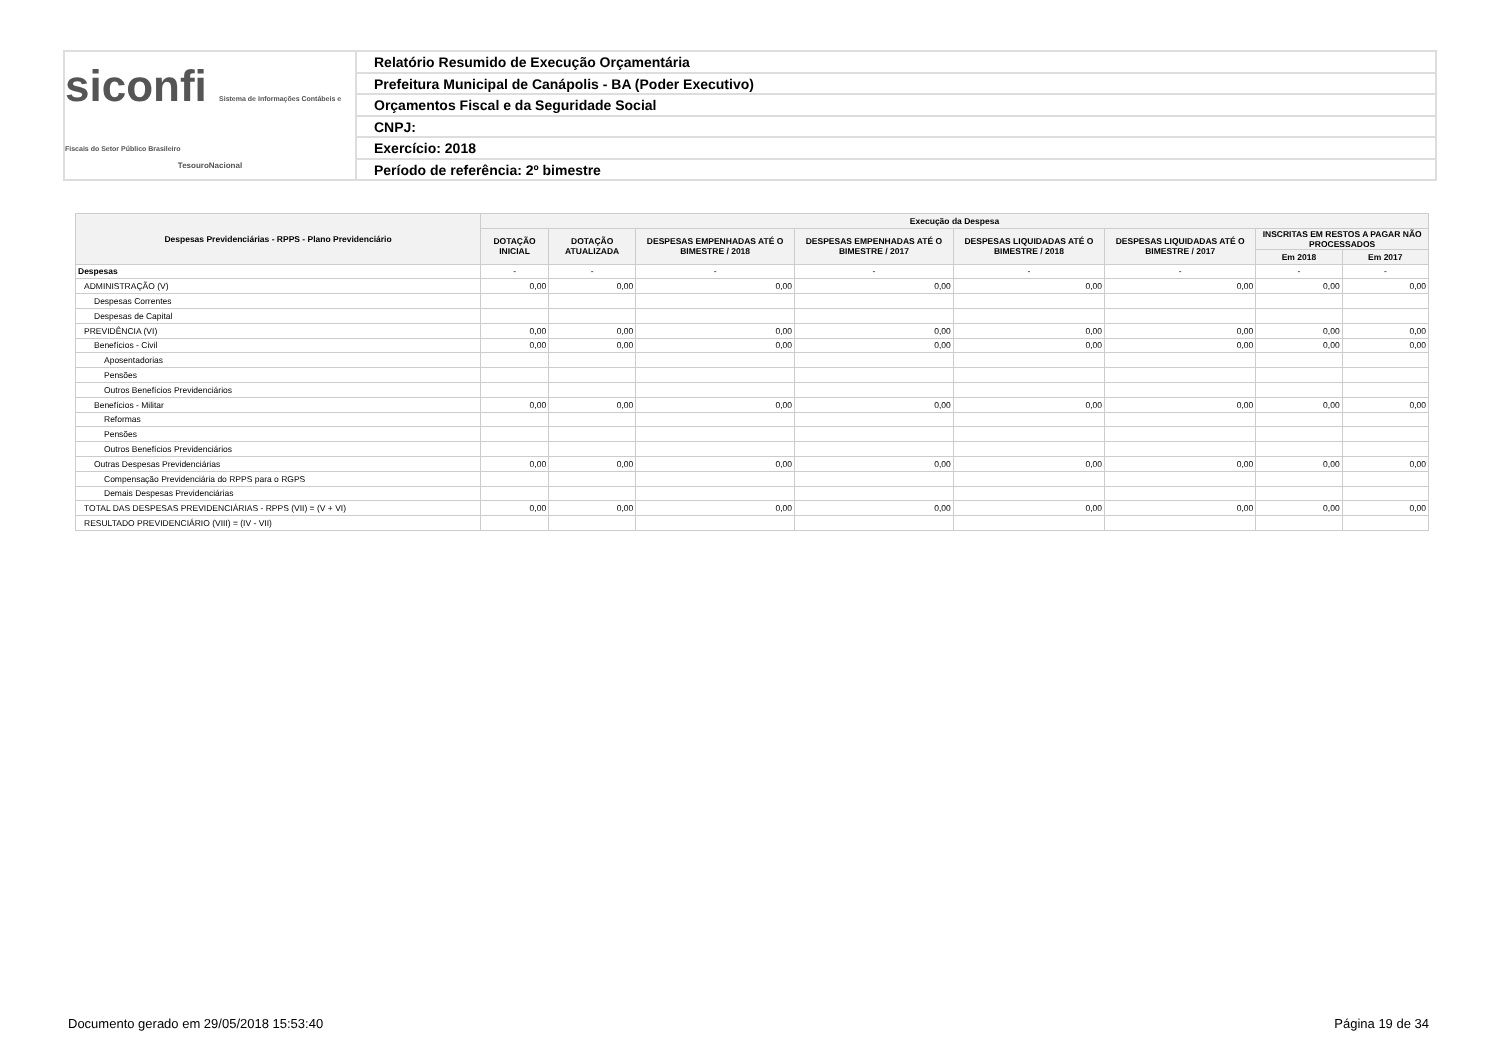siconfi Sistema de Informações Contábeis e Fiscais do Setor Público Brasileiro
TesouroNacional
Relatório Resumido de Execução Orçamentária
Prefeitura Municipal de Canápolis - BA (Poder Executivo)
Orçamentos Fiscal e da Seguridade Social
CNPJ:
Exercício: 2018
Período de referência: 2º bimestre
| Despesas Previdenciárias - RPPS - Plano Previdenciário | Execução da Despesa | | | | | | | |
| --- | --- | --- | --- | --- | --- | --- | --- | --- |
| | DOTAÇÃO INICIAL | DOTAÇÃO ATUALIZADA | DESPESAS EMPENHADAS ATÉ O BIMESTRE / 2018 | DESPESAS EMPENHADAS ATÉ O BIMESTRE / 2017 | DESPESAS LIQUIDADAS ATÉ O BIMESTRE / 2018 | DESPESAS LIQUIDADAS ATÉ O BIMESTRE / 2017 | INSCRITAS EM RESTOS A PAGAR NÃO PROCESSADOS | |
| | | | | | | | Em 2018 | Em 2017 |
| Despesas | - | - | - | - | - | - | - | - |
| ADMINISTRAÇÃO (V) | 0,00 | 0,00 | 0,00 | 0,00 | 0,00 | 0,00 | 0,00 | 0,00 |
| Despesas Correntes | | | | | | | | |
| Despesas de Capital | | | | | | | | |
| PREVIDÊNCIA (VI) | 0,00 | 0,00 | 0,00 | 0,00 | 0,00 | 0,00 | 0,00 | 0,00 |
| Benefícios - Civil | 0,00 | 0,00 | 0,00 | 0,00 | 0,00 | 0,00 | 0,00 | 0,00 |
| Aposentadorias | | | | | | | | |
| Pensões | | | | | | | | |
| Outros Benefícios Previdenciários | | | | | | | | |
| Benefícios - Militar | 0,00 | 0,00 | 0,00 | 0,00 | 0,00 | 0,00 | 0,00 | 0,00 |
| Reformas | | | | | | | | |
| Pensões | | | | | | | | |
| Outros Benefícios Previdenciários | | | | | | | | |
| Outras Despesas Previdenciárias | 0,00 | 0,00 | 0,00 | 0,00 | 0,00 | 0,00 | 0,00 | 0,00 |
| Compensação Previdenciária do RPPS para o RGPS | | | | | | | | |
| Demais Despesas Previdenciárias | | | | | | | | |
| TOTAL DAS DESPESAS PREVIDENCIÁRIAS - RPPS (VII) = (V + VI) | 0,00 | 0,00 | 0,00 | 0,00 | 0,00 | 0,00 | 0,00 | 0,00 |
| RESULTADO PREVIDENCIÁRIO (VIII) = (IV - VII) | | | | | | | | |
Documento gerado em 29/05/2018 15:53:40
Página 19 de 34